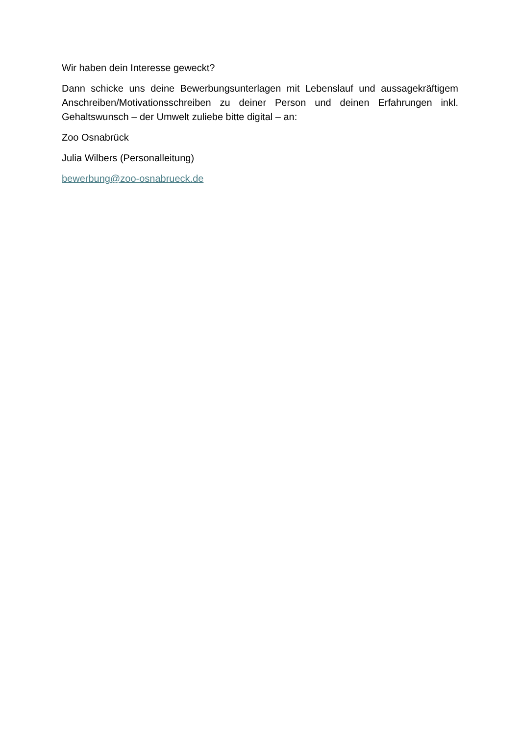Wir haben dein Interesse geweckt?
Dann schicke uns deine Bewerbungsunterlagen mit Lebenslauf und aussagekräftigem Anschreiben/Motivationsschreiben zu deiner Person und deinen Erfahrungen inkl. Gehaltswunsch – der Umwelt zuliebe bitte digital – an:
Zoo Osnabrück
Julia Wilbers (Personalleitung)
bewerbung@zoo-osnabrueck.de